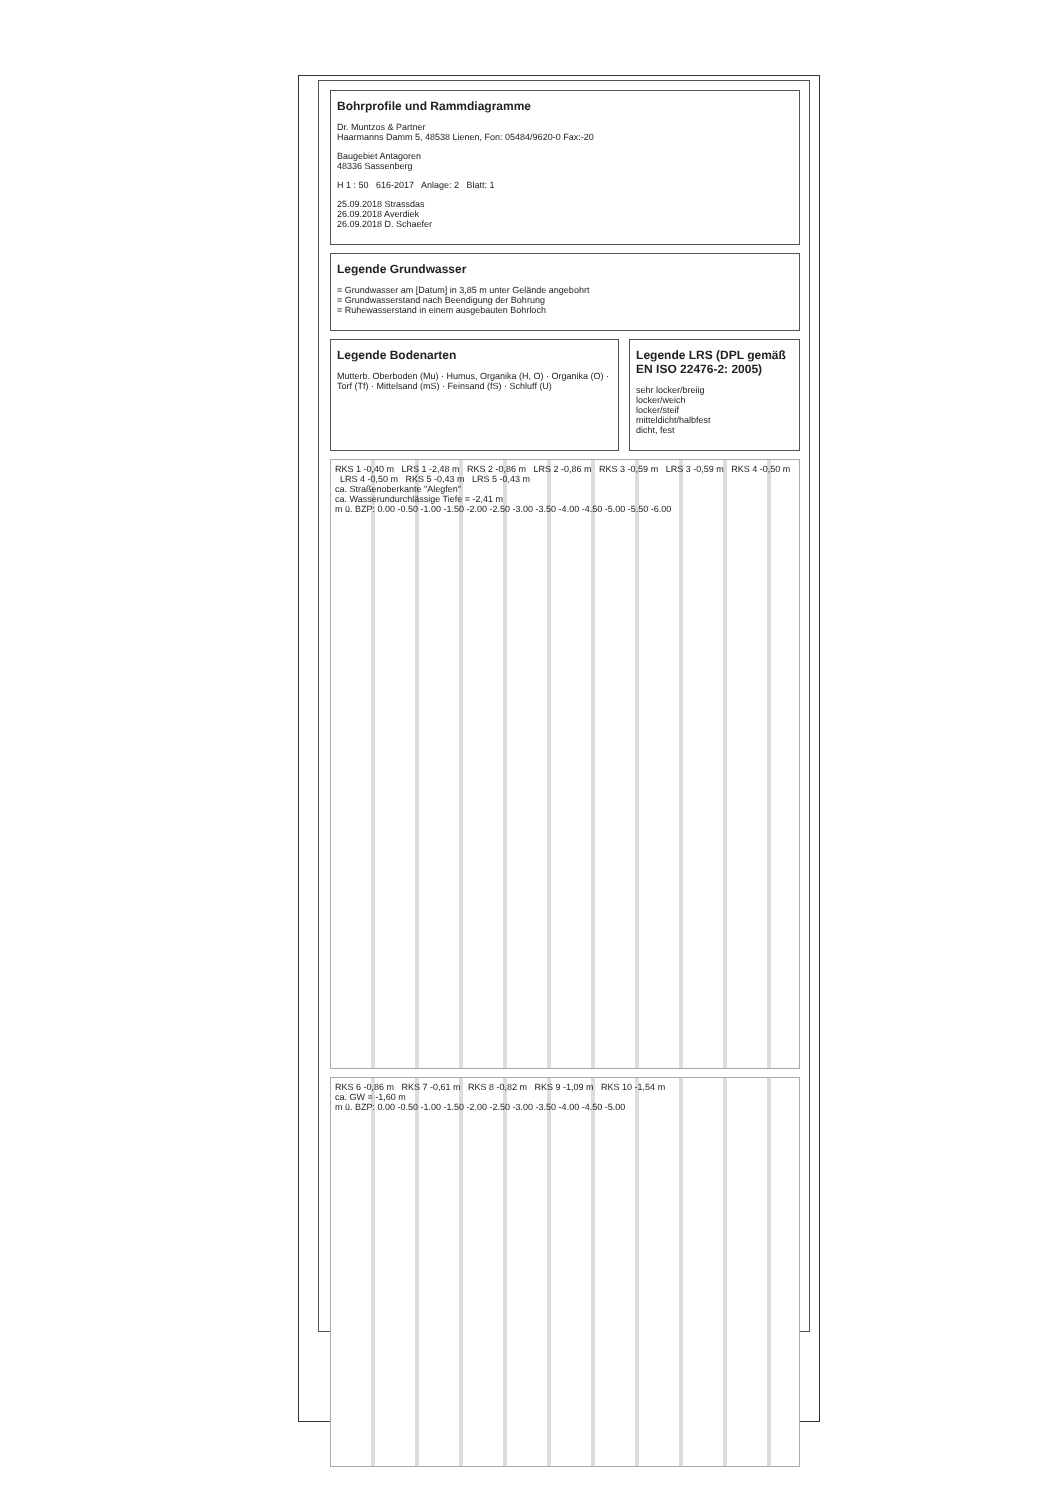Bohrprofile und Rammdiagramme
Dr. Muntzos & Partner
Haarmanns Damm 5, 48538 Lienen, Fon: 05484/9620-0 Fax:-20
Baugebiet Antagoren
48336 Sassenberg
H 1 : 50 616-2017 Anlage: 2 Blatt: 1
25.09.2018 Strassdas
26.09.2018 Averdiek
26.09.2018 D. Schaefer
Legende Grundwasser
= Grundwasser am [Datum] in 3,85 m unter Gelände angebohrt
= Grundwasserstand nach Beendigung der Bohrung
= Ruhewasserstand in einem ausgebauten Bohrloch
Legende Bodenarten
Mutterb. Oberboden (Mu) · Humus, Organika (H, O) · Organika (O) · Torf (Tf) · Mittelsand (mS) · Feinsand (fS) · Schluff (U)
Legende LRS (DPL gemäß EN ISO 22476-2: 2005)
sehr locker/breiig
locker/weich
locker/steif
mitteldicht/halbfest
dicht, fest
RKS 1 -0,40 m LRS 1 -2,48 m RKS 2 -0,86 m LRS 2 -0,86 m RKS 3 -0,59 m LRS 3 -0,59 m RKS 4 -0,50 m LRS 4 -0,50 m RKS 5 -0,43 m LRS 5 -0,43 m
ca. Straßenoberkante "Alegfen"
ca. Wasserundurchlässige Tiefe = -2,41 m
m ü. BZP: 0.00 -0.50 -1.00 -1.50 -2.00 -2.50 -3.00 -3.50 -4.00 -4.50 -5.00 -5.50 -6.00
RKS 6 -0,86 m RKS 7 -0,61 m RKS 8 -0,82 m RKS 9 -1,09 m RKS 10 -1,54 m
ca. GW = -1,60 m
m ü. BZP: 0.00 -0.50 -1.00 -1.50 -2.00 -2.50 -3.00 -3.50 -4.00 -4.50 -5.00